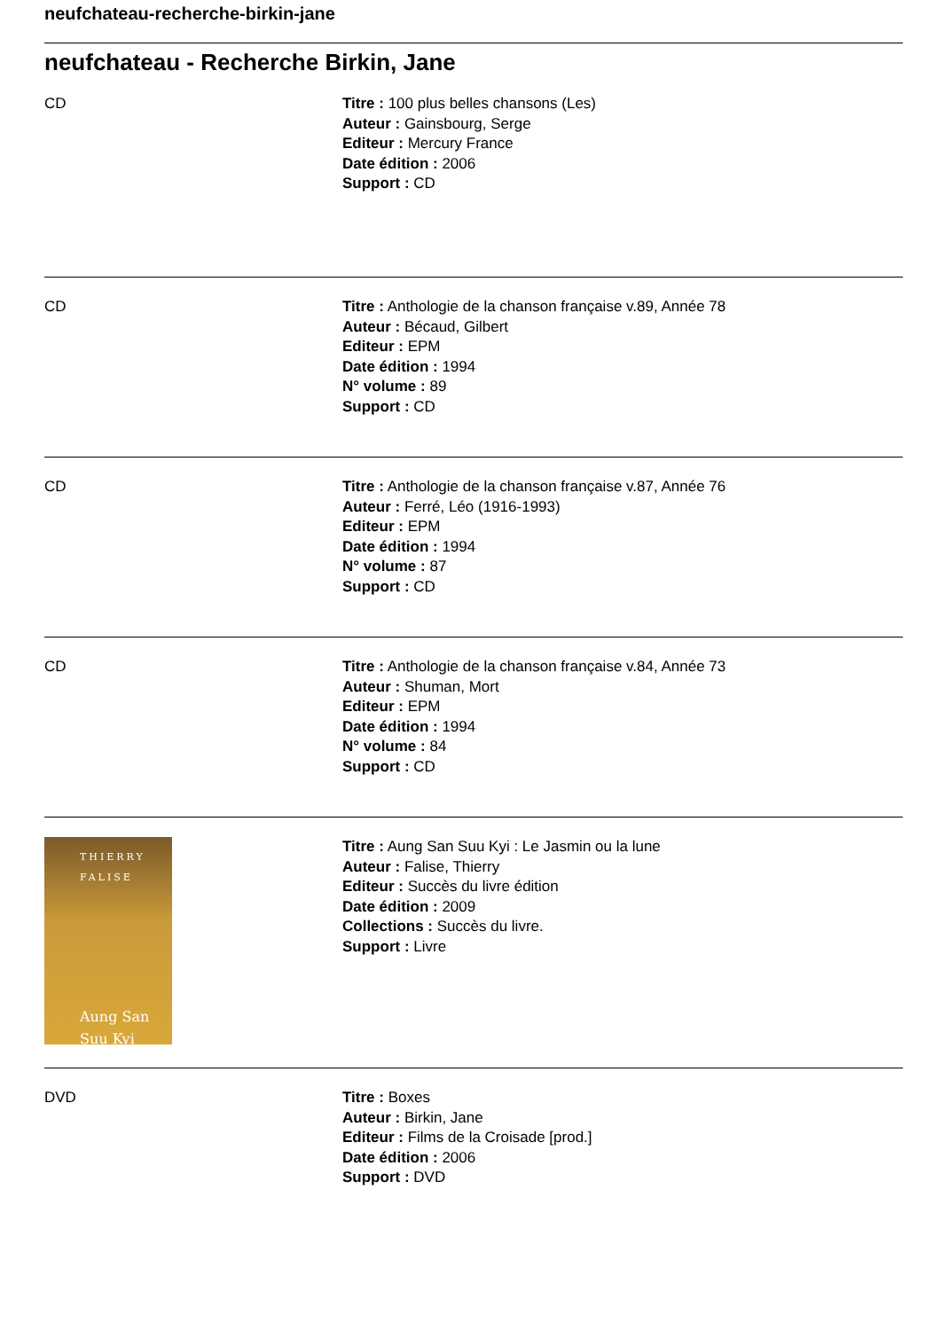neufchateau-recherche-birkin-jane
neufchateau - Recherche Birkin, Jane
CD Titre : 100 plus belles chansons (Les)
Auteur : Gainsbourg, Serge
Editeur : Mercury France
Date édition : 2006
Support : CD
CD Titre : Anthologie de la chanson française v.89, Année 78
Auteur : Bécaud, Gilbert
Editeur : EPM
Date édition : 1994
N° volume : 89
Support : CD
CD Titre : Anthologie de la chanson française v.87, Année 76
Auteur : Ferré, Léo (1916-1993)
Editeur : EPM
Date édition : 1994
N° volume : 87
Support : CD
CD Titre : Anthologie de la chanson française v.84, Année 73
Auteur : Shuman, Mort
Editeur : EPM
Date édition : 1994
N° volume : 84
Support : CD
THIERRY
FALISE
Aung San
Suu Kyi
Titre : Aung San Suu Kyi : Le Jasmin ou la lune
Auteur : Falise, Thierry
Editeur : Succès du livre édition
Date édition : 2009
Collections : Succès du livre.
Support : Livre
DVD Titre : Boxes
Auteur : Birkin, Jane
Editeur : Films de la Croisade [prod.]
Date édition : 2006
Support : DVD